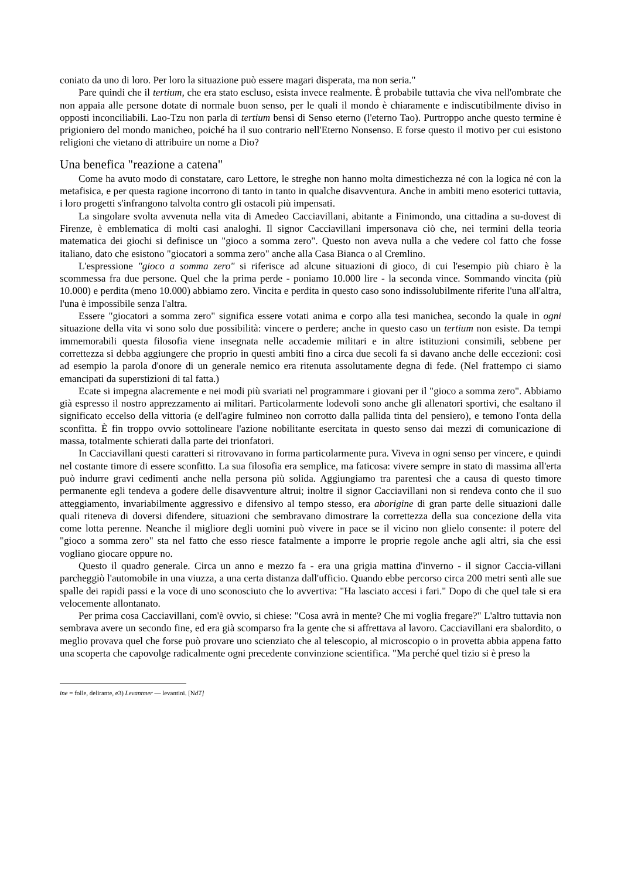coniato da uno di loro. Per loro la situazione può essere magari disperata, ma non seria."
Pare quindi che il tertium, che era stato escluso, esista invece realmente. È probabile tuttavia che viva nell'ombrate che non appaia alle persone dotate di normale buon senso, per le quali il mondo è chiaramente e indiscutibilmente diviso in opposti inconciliabili. Lao-Tzu non parla di tertium bensì di Senso eterno (l'eterno Tao). Purtroppo anche questo termine è prigioniero del mondo manicheo, poiché ha il suo contrario nell'Eterno Nonsenso. E forse questo il motivo per cui esistono religioni che vietano di attribuire un nome a Dio?
Una benefica "reazione a catena"
Come ha avuto modo di constatare, caro Lettore, le streghe non hanno molta dimestichezza né con la logica né con la metafisica, e per questa ragione incorrono di tanto in tanto in qualche disavventura. Anche in ambiti meno esoterici tuttavia, i loro progetti s'infrangono talvolta contro gli ostacoli più impensati.
La singolare svolta avvenuta nella vita di Amedeo Cacciavillani, abitante a Finimondo, una cittadina a su-dovest di Firenze, è emblematica di molti casi analoghi. Il signor Cacciavillani impersonava ciò che, nei termini della teoria matematica dei giochi si definisce un "gioco a somma zero". Questo non aveva nulla a che vedere col fatto che fosse italiano, dato che esistono "giocatori a somma zero" anche alla Casa Bianca o al Cremlino.
L'espressione "gioco a somma zero" si riferisce ad alcune situazioni di gioco, di cui l'esempio più chiaro è la scommessa fra due persone. Quel che la prima perde - poniamo 10.000 lire - la seconda vince. Sommando vincita (più 10.000) e perdita (meno 10.000) abbiamo zero. Vincita e perdita in questo caso sono indissolubilmente riferite l'una all'altra, l'una è impossibile senza l'altra.
Essere "giocatori a somma zero" significa essere votati anima e corpo alla tesi manichea, secondo la quale in ogni situazione della vita vi sono solo due possibilità: vincere o perdere; anche in questo caso un tertium non esiste. Da tempi immemorabili questa filosofia viene insegnata nelle accademie militari e in altre istituzioni consimili, sebbene per correttezza si debba aggiungere che proprio in questi ambiti fino a circa due secoli fa si davano anche delle eccezioni: così ad esempio la parola d'onore di un generale nemico era ritenuta assolutamente degna di fede. (Nel frattempo ci siamo emancipati da superstizioni di tal fatta.)
Ecate si impegna alacremente e nei modi più svariati nel programmare i giovani per il "gioco a somma zero". Abbiamo già espresso il nostro apprezzamento ai militari. Particolarmente lodevoli sono anche gli allenatori sportivi, che esaltano il significato eccelso della vittoria (e dell'agire fulmineo non corrotto dalla pallida tinta del pensiero), e temono l'onta della sconfitta. È fin troppo ovvio sottolineare l'azione nobilitante esercitata in questo senso dai mezzi di comunicazione di massa, totalmente schierati dalla parte dei trionfatori.
In Cacciavillani questi caratteri si ritrovavano in forma particolarmente pura. Viveva in ogni senso per vincere, e quindi nel costante timore di essere sconfitto. La sua filosofia era semplice, ma faticosa: vivere sempre in stato di massima all'erta può indurre gravi cedimenti anche nella persona più solida. Aggiungiamo tra parentesi che a causa di questo timore permanente egli tendeva a godere delle disavventure altrui; inoltre il signor Cacciavillani non si rendeva conto che il suo atteggiamento, invariabilmente aggressivo e difensivo al tempo stesso, era aborigine di gran parte delle situazioni dalle quali riteneva di doversi difendere, situazioni che sembravano dimostrare la correttezza della sua concezione della vita come lotta perenne. Neanche il migliore degli uomini può vivere in pace se il vicino non glielo consente: il potere del "gioco a somma zero" sta nel fatto che esso riesce fatalmente a imporre le proprie regole anche agli altri, sia che essi vogliano giocare oppure no.
Questo il quadro generale. Circa un anno e mezzo fa - era una grigia mattina d'inverno - il signor Caccia-villani parcheggiò l'automobile in una viuzza, a una certa distanza dall'ufficio. Quando ebbe percorso circa 200 metri sentì alle sue spalle dei rapidi passi e la voce di uno sconosciuto che lo avvertiva: "Ha lasciato accesi i fari." Dopo di che quel tale si era velocemente allontanato.
Per prima cosa Cacciavillani, com'è ovvio, si chiese: "Cosa avrà in mente? Che mi voglia fregare?" L'altro tuttavia non sembrava avere un secondo fine, ed era già scomparso fra la gente che si affrettava al lavoro. Cacciavillani era sbalordito, o meglio provava quel che forse può provare uno scienziato che al telescopio, al microscopio o in provetta abbia appena fatto una scoperta che capovolge radicalmente ogni precedente convinzione scientifica. "Ma perché quel tizio si è preso la
ine = folle, delirante, e3) Levantmer — levantini. [NdT]